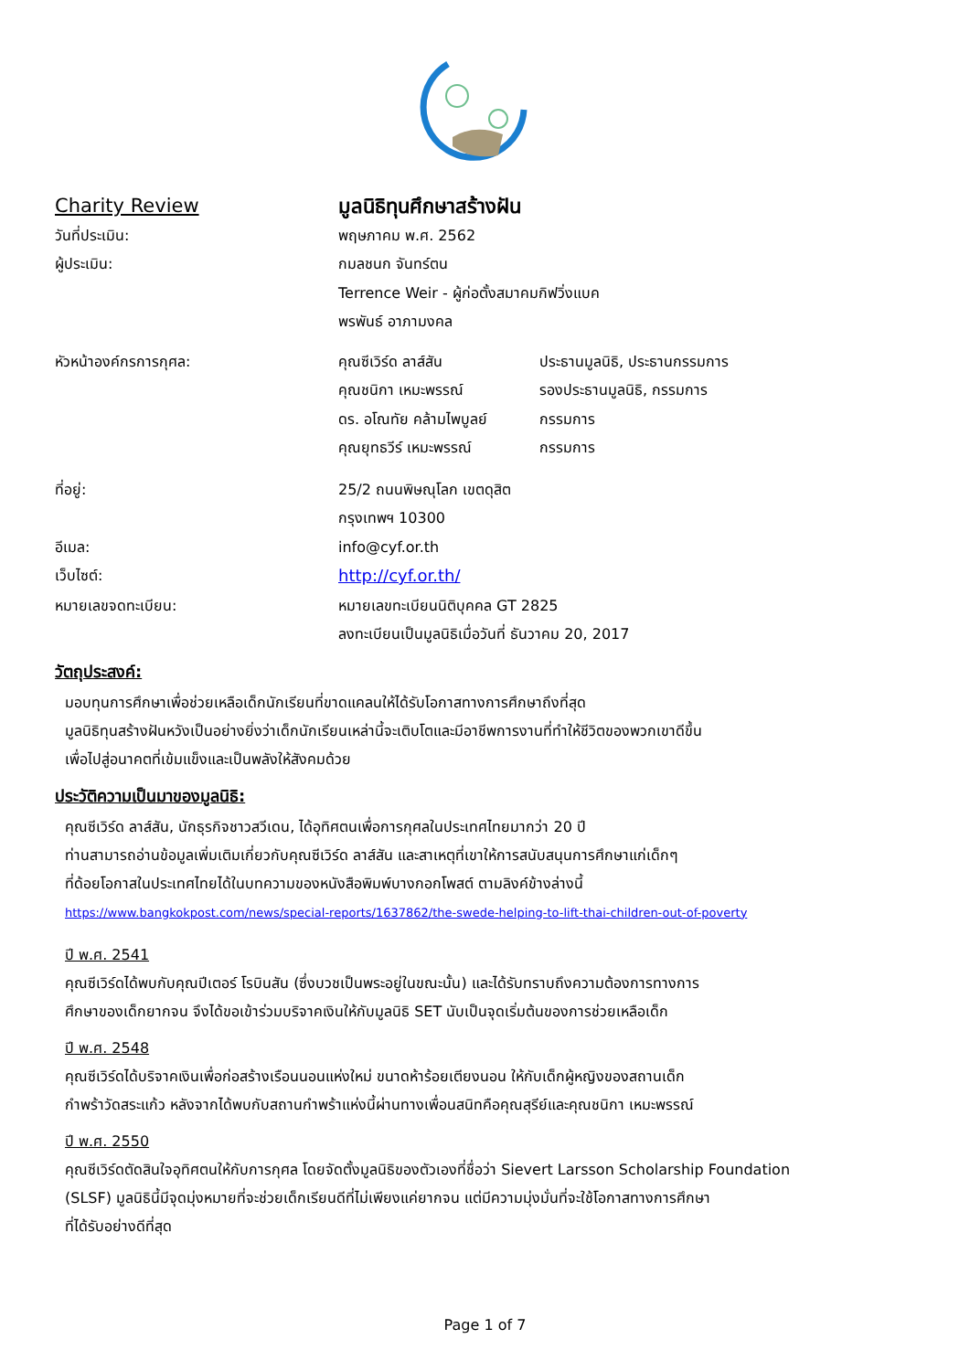Charity Review มูลนิธิทุนศึกษาสร้างฝัน
วันที่ประเมิน: พฤษภาคม พ.ศ. 2562
ผู้ประเมิน: กมลชนก จันทร์ตน
Terrence Weir - ผู้ก่อตั้งสมาคมกิฟวิ่งแบค
พรพันธ์ อาภามงคล
หัวหน้าองค์กรการกุศล:
คุณซีเวิร์ด ลาส์สัน ประธานมูลนิธิ, ประธานกรรมการ
คุณชนิกา เหมะพรรณ์ รองประธานมูลนิธิ, กรรมการ
ดร. อโณทัย คล้ามไพบูลย์
กรรมการ
คุณยุทธวีร์ เหมะพรรณ์ กรรมการ
ที่อยู่: 25/2 ถนนพิษณุโลก เขตดุสิต
กรุงเทพฯ 10300
อีเมล: info@cyf.or.th
เว็บไซต์: http://cyf.or.th/
หมายเลขจดทะเบียน: หมายเลขทะเบียนนิติบุคคล GT 2825
ลงทะเบียนเป็นมูลนิธิเมื่อวันที่ ธันวาคม 20, 2017
วัตถุประสงค์:
มอบทุนการศึกษาเพื่อช่วยเหลือเด็กนักเรียนที่ขาดแคลนให้ได้รับโอกาสทางการศึกษาถึงที่สุด
มูลนิธิทุนสร้างฝันหวังเป็นอย่างยิ่งว่าเด็กนักเรียนเหล่านี้จะเติบโตและมีอาชีพการงานที่ทำให้ชีวิตของพวกเขาดีขึ้น
เพื่อไปสู่อนาคตที่เข้มแข็งและเป็นพลังให้สังคมด้วย
ประวัติความเป็นมาของมูลนิธิ:
คุณซีเวิร์ด ลาส์สัน, นักธุรกิจชาวสวีเดน, ได้อุทิศตนเพื่อการกุศลในประเทศไทยมากว่า 20 ปี
ท่านสามารถอ่านข้อมูลเพิ่มเติมเกี่ยวกับคุณซีเวิร์ด ลาส์สัน และสาเหตุที่เขาให้การสนับสนุนการศึกษาแก่เด็กๆ
ที่ด้อยโอกาสในประเทศไทยได้ในบทความของหนังสือพิมพ์บางกอกโพสต์ ตามลิงค์ข้างล่างนี้
https://www.bangkokpost.com/news/special-reports/1637862/the-swede-helping-to-lift-thai-children-out-of-poverty
ปี พ.ศ. 2541
คุณซีเวิร์ดได้พบกับคุณปีเตอร์ โรบินสัน (ซึ่งบวชเป็นพระอยู่ในขณะนั้น) และได้รับทราบถึงความต้องการทางการ
ศึกษาของเด็กยากจน จึงได้ขอเข้าร่วมบริจาคเงินให้กับมูลนิธิ SET นับเป็นจุดเริ่มต้นของการช่วยเหลือเด็ก
ปี พ.ศ. 2548
คุณซีเวิร์ดได้บริจาคเงินเพื่อก่อสร้างเรือนนอนแห่งใหม่ ขนาดห้าร้อยเตียงนอน ให้กับเด็กผู้หญิงของสถานเด็ก
กำพร้าวัดสระแก้ว หลังจากได้พบกับสถานกำพร้าแห่งนี้ผ่านทางเพื่อนสนิทคือคุณสุรีย์และคุณชนิกา เหมะพรรณ์
ปี พ.ศ. 2550
คุณซีเวิร์ดตัดสินใจอุทิศตนให้กับการกุศล โดยจัดตั้งมูลนิธิของตัวเองที่ชื่อว่า Sievert Larsson Scholarship Foundation
(SLSF) มูลนิธินี้มีจุดมุ่งหมายที่จะช่วยเด็กเรียนดีที่ไม่เพียงแค่ยากจน แต่มีความมุ่งมั่นที่จะใช้โอกาสทางการศึกษา
ที่ได้รับอย่างดีที่สุด
Page 1 of 7